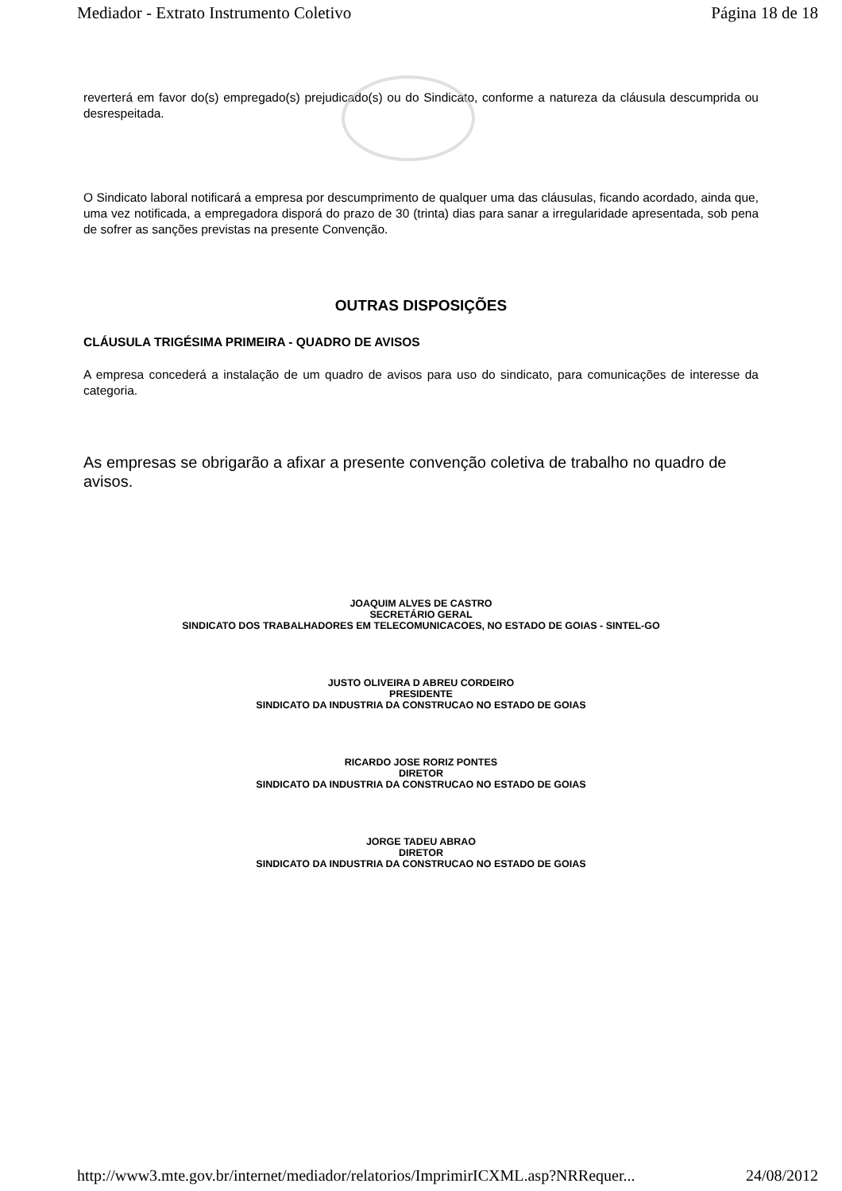Mediador - Extrato Instrumento Coletivo Página 18 de 18
reverterá em favor do(s) empregado(s) prejudicado(s) ou do Sindicato, conforme a natureza da cláusula descumprida ou desrespeitada.
O Sindicato laboral notificará a empresa por descumprimento de qualquer uma das cláusulas, ficando acordado, ainda que, uma vez notificada, a empregadora disporá do prazo de 30 (trinta) dias para sanar a irregularidade apresentada, sob pena de sofrer as sanções previstas na presente Convenção.
OUTRAS DISPOSIÇÕES
CLÁUSULA TRIGÉSIMA PRIMEIRA - QUADRO DE AVISOS
A empresa concederá a instalação de um quadro de avisos para uso do sindicato, para comunicações de interesse da categoria.
As empresas se obrigarão a afixar a presente convenção coletiva de trabalho no quadro de avisos.
JOAQUIM ALVES DE CASTRO
SECRETÁRIO GERAL
SINDICATO DOS TRABALHADORES EM TELECOMUNICACOES, NO ESTADO DE GOIAS - SINTEL-GO
JUSTO OLIVEIRA D ABREU CORDEIRO
PRESIDENTE
SINDICATO DA INDUSTRIA DA CONSTRUCAO NO ESTADO DE GOIAS
RICARDO JOSE RORIZ PONTES
DIRETOR
SINDICATO DA INDUSTRIA DA CONSTRUCAO NO ESTADO DE GOIAS
JORGE TADEU ABRAO
DIRETOR
SINDICATO DA INDUSTRIA DA CONSTRUCAO NO ESTADO DE GOIAS
http://www3.mte.gov.br/internet/mediador/relatorios/ImprimirICXML.asp?NRRequer... 24/08/2012